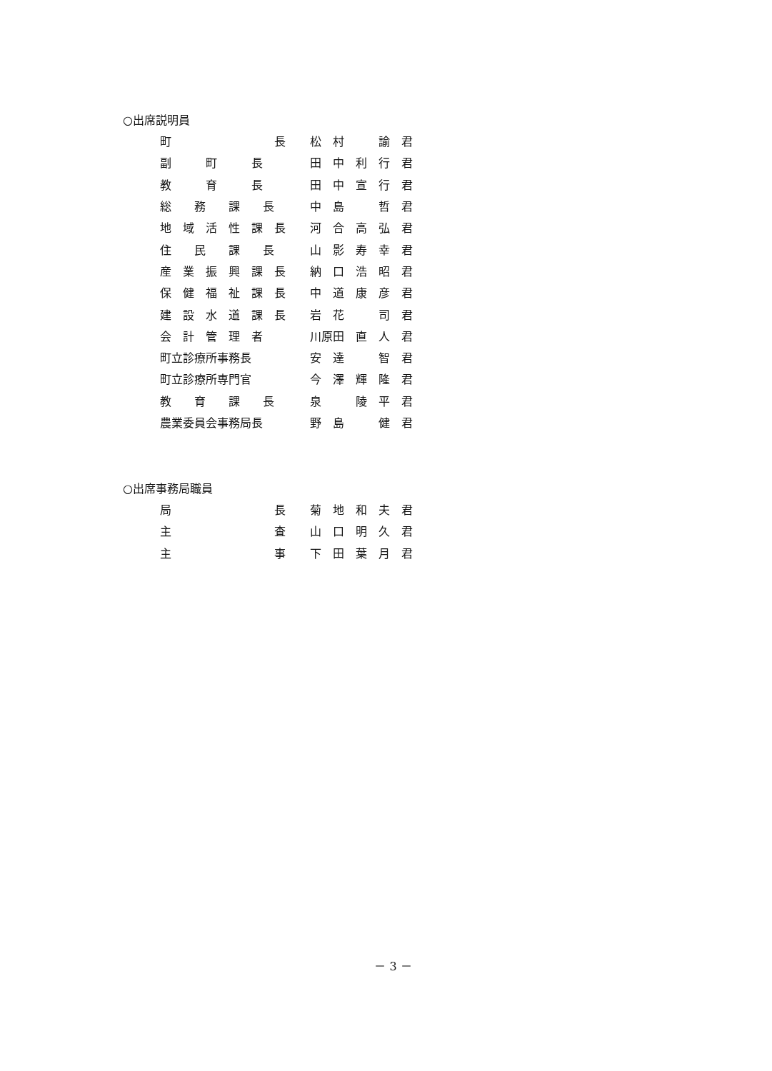○出席説明員
| 町 長 | 松 村 諭 君 |
| 副 町 長 | 田 中 利 行 君 |
| 教 育 長 | 田 中 宣 行 君 |
| 総 務 課 長 | 中 島 哲 君 |
| 地 域 活 性 課 長 | 河 合 高 弘 君 |
| 住 民 課 長 | 山 影 寿 幸 君 |
| 産 業 振 興 課 長 | 納 口 浩 昭 君 |
| 保 健 福 祉 課 長 | 中 道 康 彦 君 |
| 建 設 水 道 課 長 | 岩 花 司 君 |
| 会 計 管 理 者 | 川原田 直 人 君 |
| 町立診療所事務長 | 安 達 智 君 |
| 町立診療所専門官 | 今 澤 輝 隆 君 |
| 教 育 課 長 | 泉 陵 平 君 |
| 農業委員会事務局長 | 野 島 健 君 |
○出席事務局職員
| 局 長 | 菊 地 和 夫 君 |
| 主 査 | 山 口 明 久 君 |
| 主 事 | 下 田 葉 月 君 |
－ 3 －